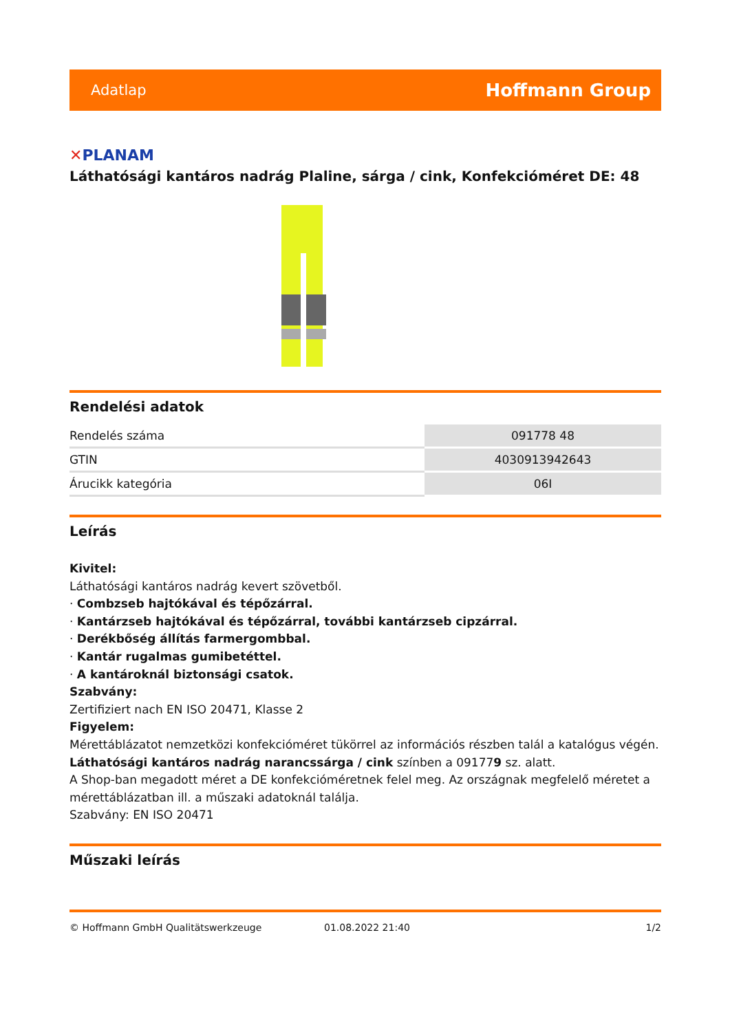Adatlap Hoffmann Group
✕PLANAM
Láthatósági kantáros nadrág Plaline, sárga / cink, Konfekcióméret DE: 48
Rendelési adatok
| Rendelés száma | 091778 48 |
| GTIN | 4030913942643 |
| Árucikk kategória | 06I |
Leírás
Kivitel:
Láthatósági kantáros nadrág kevert szövetből.
· Combzseb hajtókával és tépőzárral.
· Kantárzseb hajtókával és tépőzárral, további kantárzseb cipzárral.
· Derékbőség állítás farmergombbal.
· Kantár rugalmas gumibetéttel.
· A kantároknál biztonsági csatok.
Szabvány:
Zertifiziert nach EN ISO 20471, Klasse 2
Figyelem:
Mérettáblázatot nemzetközi konfekcióméret tükörrel az információs részben talál a katalógus végén.
Láthatósági kantáros nadrág narancssárga / cink színben a 091779 sz. alatt.
A Shop-ban megadott méret a DE konfekcióméretnek felel meg. Az országnak megfelelő méretet a mérettáblázatban ill. a műszaki adatoknál találja.
Szabvány: EN ISO 20471
Műszaki leírás
© Hoffmann GmbH Qualitätswerkzeuge 01.08.2022 21:40 1/2